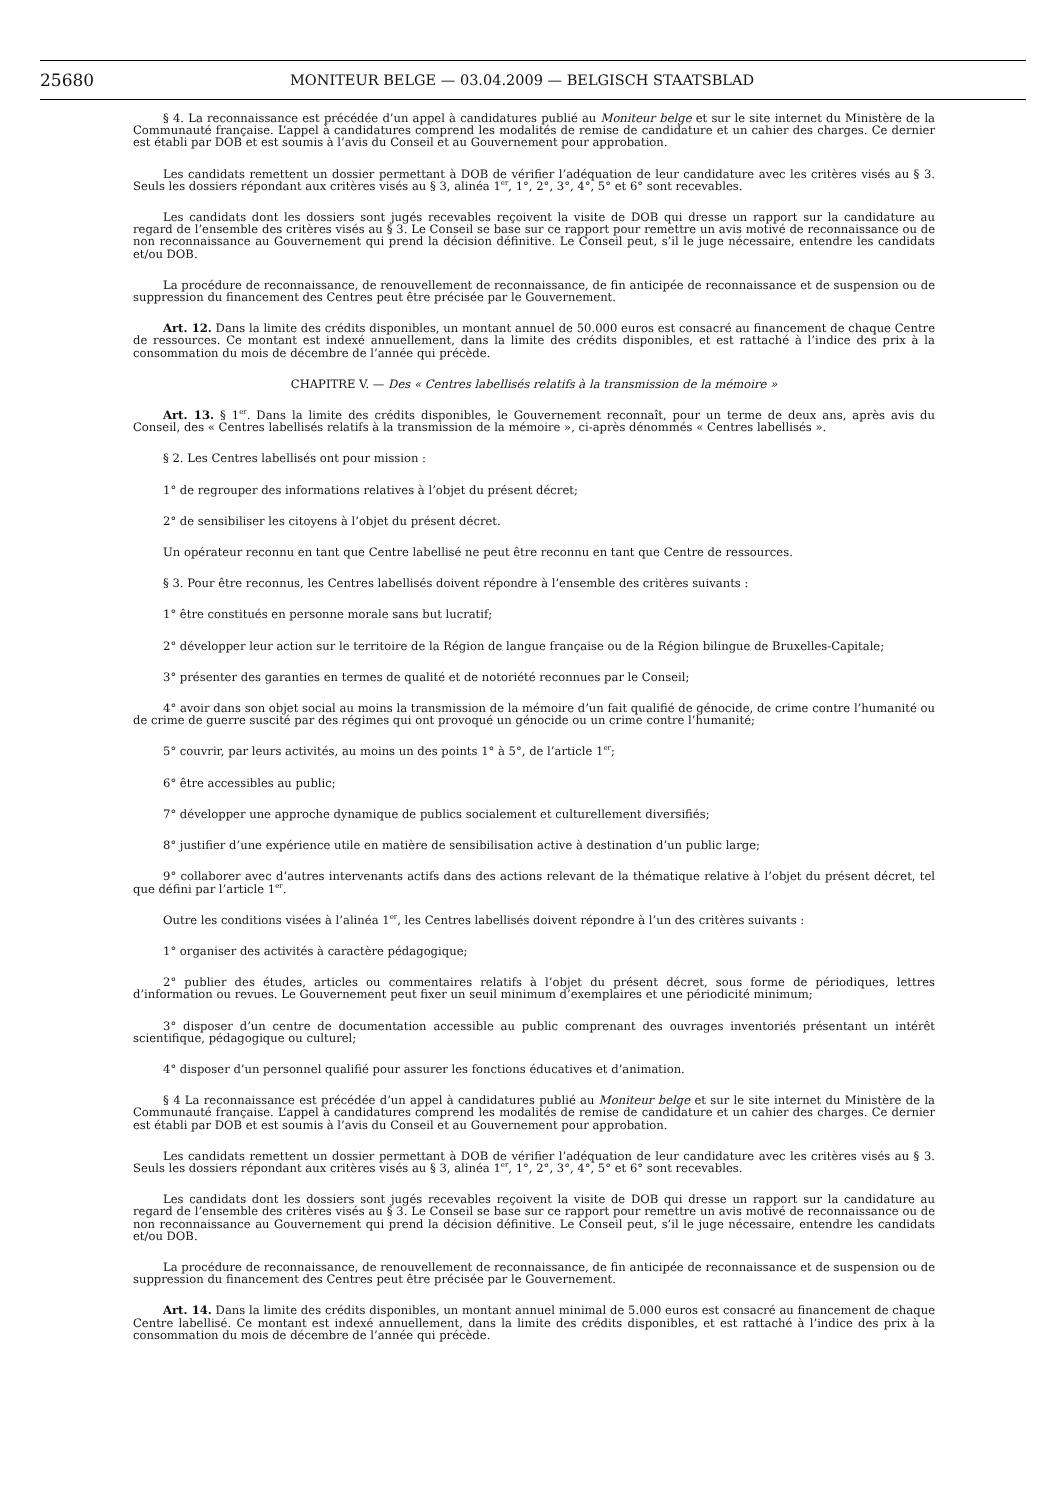25680
MONITEUR BELGE — 03.04.2009 — BELGISCH STAATSBLAD
§ 4. La reconnaissance est précédée d’un appel à candidatures publié au Moniteur belge et sur le site internet du Ministère de la Communauté française. L’appel à candidatures comprend les modalités de remise de candidature et un cahier des charges. Ce dernier est établi par DOB et est soumis à l’avis du Conseil et au Gouvernement pour approbation.
Les candidats remettent un dossier permettant à DOB de vérifier l’adéquation de leur candidature avec les critères visés au § 3. Seuls les dossiers répondant aux critères visés au § 3, alinéa 1<sup>er</sup>, 1°, 2°, 3°, 4°, 5° et 6° sont recevables.
Les candidats dont les dossiers sont jugés recevables reçoivent la visite de DOB qui dresse un rapport sur la candidature au regard de l’ensemble des critères visés au § 3. Le Conseil se base sur ce rapport pour remettre un avis motivé de reconnaissance ou de non reconnaissance au Gouvernement qui prend la décision définitive. Le Conseil peut, s’il le juge nécessaire, entendre les candidats et/ou DOB.
La procédure de reconnaissance, de renouvellement de reconnaissance, de fin anticipée de reconnaissance et de suspension ou de suppression du financement des Centres peut être précisée par le Gouvernement.
Art. 12. Dans la limite des crédits disponibles, un montant annuel de 50.000 euros est consacré au financement de chaque Centre de ressources. Ce montant est indexé annuellement, dans la limite des crédits disponibles, et est rattaché à l’indice des prix à la consommation du mois de décembre de l’année qui précède.
CHAPITRE V. — Des « Centres labellisés relatifs à la transmission de la mémoire »
Art. 13. § 1<sup>er</sup>. Dans la limite des crédits disponibles, le Gouvernement reconnaît, pour un terme de deux ans, après avis du Conseil, des « Centres labellisés relatifs à la transmission de la mémoire », ci-après dénommés « Centres labellisés ».
§ 2. Les Centres labellisés ont pour mission :
1° de regrouper des informations relatives à l’objet du présent décret;
2° de sensibiliser les citoyens à l’objet du présent décret.
Un opérateur reconnu en tant que Centre labellisé ne peut être reconnu en tant que Centre de ressources.
§ 3. Pour être reconnus, les Centres labellisés doivent répondre à l’ensemble des critères suivants :
1° être constitués en personne morale sans but lucratif;
2° développer leur action sur le territoire de la Région de langue française ou de la Région bilingue de Bruxelles-Capitale;
3° présenter des garanties en termes de qualité et de notoriété reconnues par le Conseil;
4° avoir dans son objet social au moins la transmission de la mémoire d’un fait qualifié de génocide, de crime contre l’humanité ou de crime de guerre suscité par des régimes qui ont provoqué un génocide ou un crime contre l’humanité;
5° couvrir, par leurs activités, au moins un des points 1° à 5°, de l’article 1<sup>er</sup>;
6° être accessibles au public;
7° développer une approche dynamique de publics socialement et culturellement diversifiés;
8° justifier d’une expérience utile en matière de sensibilisation active à destination d’un public large;
9° collaborer avec d’autres intervenants actifs dans des actions relevant de la thématique relative à l’objet du présent décret, tel que défini par l’article 1<sup>er</sup>.
Outre les conditions visées à l’alinéa 1<sup>er</sup>, les Centres labellisés doivent répondre à l’un des critères suivants :
1° organiser des activités à caractère pédagogique;
2° publier des études, articles ou commentaires relatifs à l’objet du présent décret, sous forme de périodiques, lettres d’information ou revues. Le Gouvernement peut fixer un seuil minimum d’exemplaires et une périodicité minimum;
3° disposer d’un centre de documentation accessible au public comprenant des ouvrages inventoriés présentant un intérêt scientifique, pédagogique ou culturel;
4° disposer d’un personnel qualifié pour assurer les fonctions éducatives et d’animation.
§ 4 La reconnaissance est précédée d’un appel à candidatures publié au Moniteur belge et sur le site internet du Ministère de la Communauté française. L’appel à candidatures comprend les modalités de remise de candidature et un cahier des charges. Ce dernier est établi par DOB et est soumis à l’avis du Conseil et au Gouvernement pour approbation.
Les candidats remettent un dossier permettant à DOB de vérifier l’adéquation de leur candidature avec les critères visés au § 3. Seuls les dossiers répondant aux critères visés au § 3, alinéa 1<sup>er</sup>, 1°, 2°, 3°, 4°, 5° et 6° sont recevables.
Les candidats dont les dossiers sont jugés recevables reçoivent la visite de DOB qui dresse un rapport sur la candidature au regard de l’ensemble des critères visés au § 3. Le Conseil se base sur ce rapport pour remettre un avis motivé de reconnaissance ou de non reconnaissance au Gouvernement qui prend la décision définitive. Le Conseil peut, s’il le juge nécessaire, entendre les candidats et/ou DOB.
La procédure de reconnaissance, de renouvellement de reconnaissance, de fin anticipée de reconnaissance et de suspension ou de suppression du financement des Centres peut être précisée par le Gouvernement.
Art. 14. Dans la limite des crédits disponibles, un montant annuel minimal de 5.000 euros est consacré au financement de chaque Centre labellisé. Ce montant est indexé annuellement, dans la limite des crédits disponibles, et est rattaché à l’indice des prix à la consommation du mois de décembre de l’année qui précède.